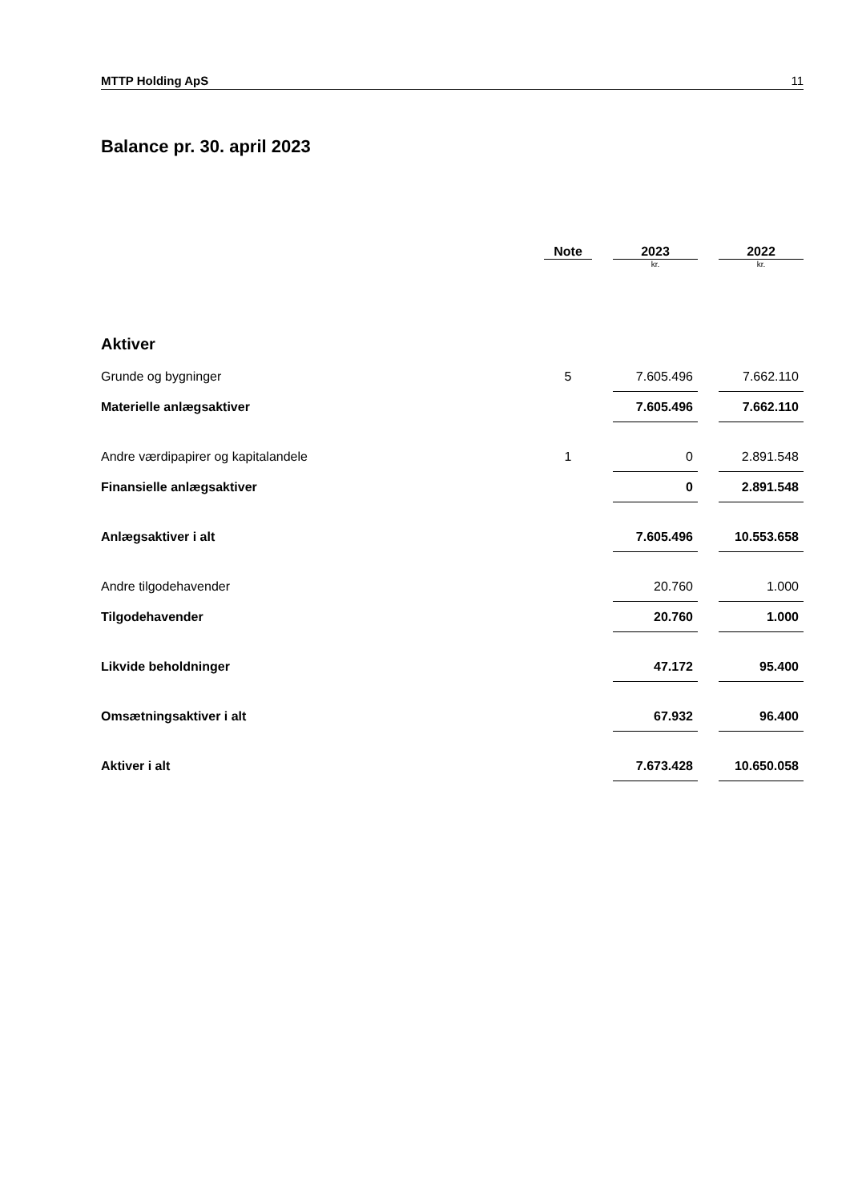MTTP Holding ApS 11
Balance pr. 30. april 2023
| | Note | | 2023 | | 2022 |
| --- | --- | --- | --- | --- | --- |
| | | | kr. | | kr. |
| Aktiver | | | | | |
| Grunde og bygninger | 5 | | 7.605.496 | | 7.662.110 |
| Materielle anlægsaktiver | | | 7.605.496 | | 7.662.110 |
| Andre værdipapirer og kapitalandele | 1 | | 0 | | 2.891.548 |
| Finansielle anlægsaktiver | | | 0 | | 2.891.548 |
| Anlægsaktiver i alt | | | 7.605.496 | | 10.553.658 |
| Andre tilgodehavender | | | 20.760 | | 1.000 |
| Tilgodehavender | | | 20.760 | | 1.000 |
| Likvide beholdninger | | | 47.172 | | 95.400 |
| Omsætningsaktiver i alt | | | 67.932 | | 96.400 |
| Aktiver i alt | | | 7.673.428 | | 10.650.058 |